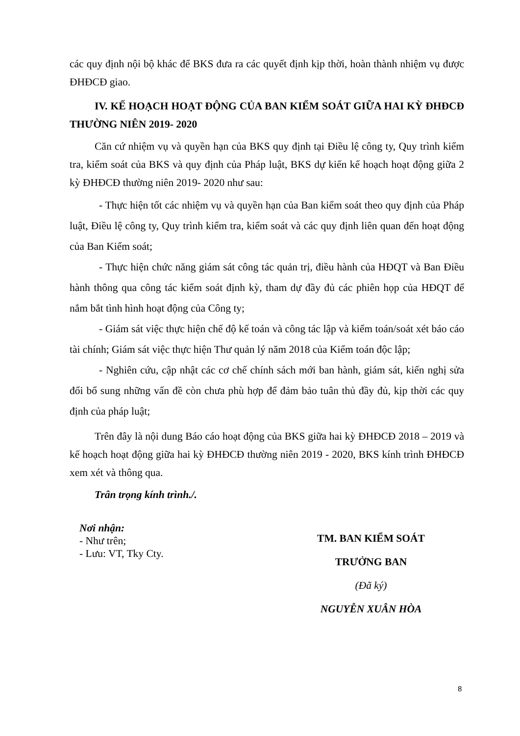các quy định nội bộ khác để BKS đưa ra các quyết định kịp thời, hoàn thành nhiệm vụ được ĐHĐCĐ giao.
IV. KẾ HOẠCH HOẠT ĐỘNG CỦA BAN KIỂM SOÁT GIỮA HAI KỲ ĐHĐCĐ THƯỜNG NIÊN 2019- 2020
Căn cứ nhiệm vụ và quyền hạn của BKS quy định tại Điều lệ công ty, Quy trình kiểm tra, kiểm soát của BKS và quy định của Pháp luật, BKS dự kiến kế hoạch hoạt động giữa 2 kỳ ĐHĐCĐ thường niên 2019- 2020 như sau:
- Thực hiện tốt các nhiệm vụ và quyền hạn của Ban kiểm soát theo quy định của Pháp luật, Điều lệ công ty, Quy trình kiểm tra, kiểm soát và các quy định liên quan đến hoạt động của Ban Kiểm soát;
- Thực hiện chức năng giám sát công tác quản trị, điều hành của HĐQT và Ban Điều hành thông qua công tác kiểm soát định kỳ, tham dự đầy đủ các phiên họp của HĐQT để nắm bắt tình hình hoạt động của Công ty;
- Giám sát việc thực hiện chế độ kế toán và công tác lập và kiểm toán/soát xét báo cáo tài chính; Giám sát việc thực hiện Thư quản lý năm 2018 của Kiểm toán độc lập;
- Nghiên cứu, cập nhật các cơ chế chính sách mới ban hành, giám sát, kiến nghị sửa đổi bổ sung những vấn đề còn chưa phù hợp để đảm bảo tuân thủ đầy đủ, kịp thời các quy định của pháp luật;
Trên đây là nội dung Báo cáo hoạt động của BKS giữa hai kỳ ĐHĐCĐ 2018 – 2019 và kế hoạch hoạt động giữa hai kỳ ĐHĐCĐ thường niên 2019 - 2020, BKS kính trình ĐHĐCĐ xem xét và thông qua.
Trân trọng kính trình./.
Nơi nhận:
- Như trên;
- Lưu: VT, Tky Cty.
TM. BAN KIỂM SOÁT
TRƯỞNG BAN
(Đã ký)
NGUYỄN XUÂN HÒA
8